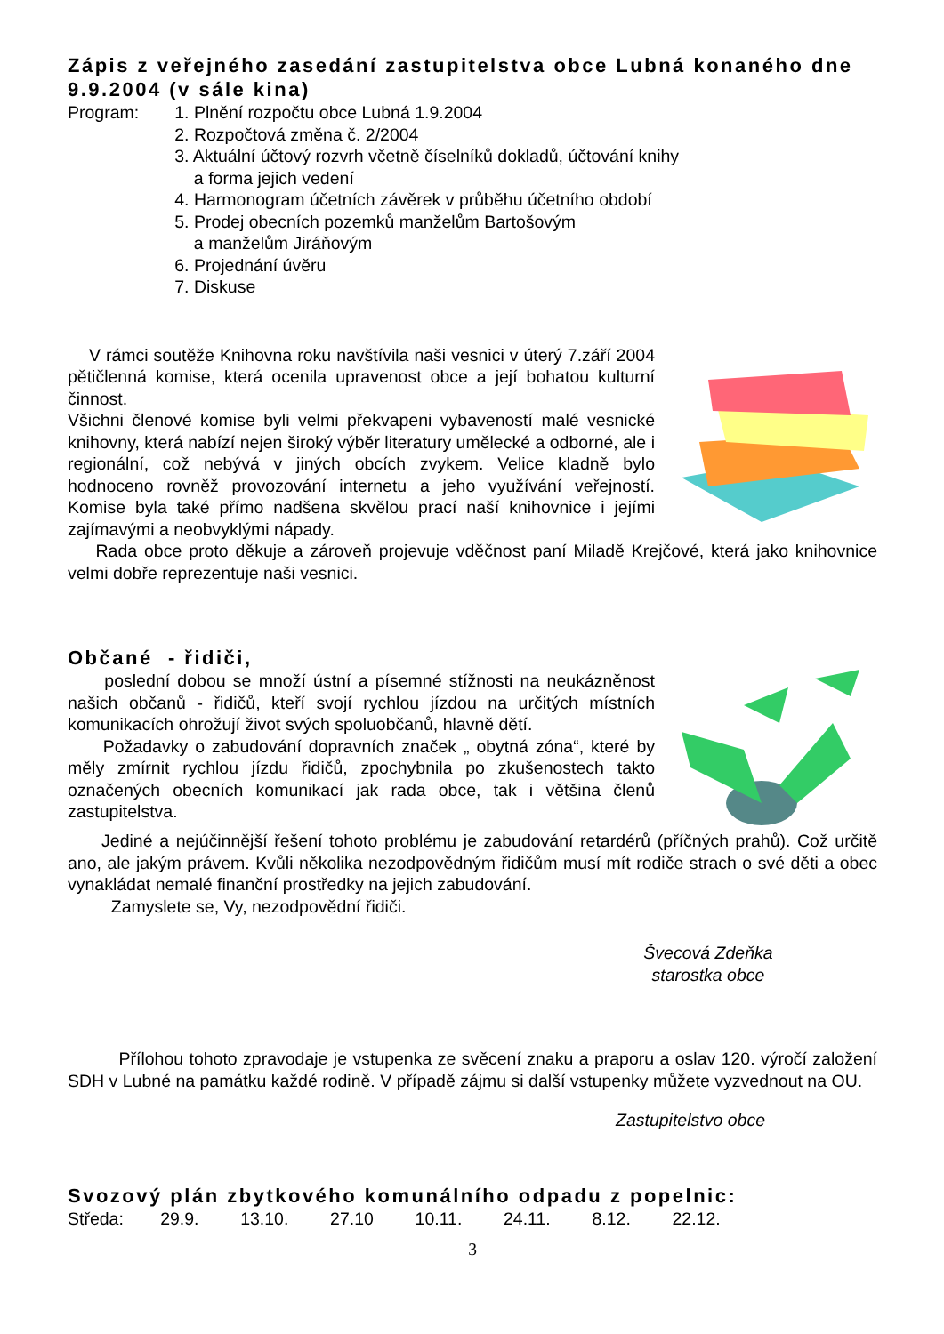Zápis z veřejného zasedání zastupitelstva obce Lubná konaného dne 9.9.2004 (v sále kina)
Program: 1. Plnění rozpočtu obce Lubná 1.9.2004
2. Rozpočtová změna č. 2/2004
3. Aktuální účtový rozvrh včetně číselníků dokladů, účtování knihy
a forma jejich vedení
4. Harmonogram účetních závěrek v průběhu účetního období
5. Prodej obecních pozemků manželům Bartošovým
a manželům Jiráňovým
6. Projednání úvěru
7. Diskuse
V rámci soutěže Knihovna roku navštívila naši vesnici v úterý 7.září 2004 pětičlenná komise, která ocenila upravenost obce a její bohatou kulturní činnost.
Všichni členové komise byli velmi překvapeni vybaveností malé vesnické knihovny, která nabízí nejen široký výběr literatury umělecké a odborné, ale i regionální, což nebývá v jiných obcích zvykem. Velice kladně bylo hodnoceno rovněž provozování internetu a jeho využívání veřejností. Komise byla také přímo nadšena skvělou prací naší knihovnice i jejími zajímavými a neobvyklými nápady.
Rada obce proto děkuje a zároveň projevuje vděčnost paní Miladě Krejčové, která jako knihovnice velmi dobře reprezentuje naši vesnici.
Občané - řidiči,
poslední dobou se množí ústní a písemné stížnosti na neukázněnost našich občanů - řidičů, kteří svojí rychlou jízdou na určitých místních komunikacích ohrožují život svých spoluobčanů, hlavně dětí.
Požadavky o zabudování dopravních značek „ obytná zóna“, které by měly zmírnit rychlou jízdu řidičů, zpochybnila po zkušenostech takto označených obecních komunikací jak rada obce, tak i většina členů zastupitelstva.
Jediné a nejúčinnější řešení tohoto problému je zabudování retardérů (příčných prahů). Což určitě ano, ale jakým právem. Kvůli několika nezodpovědným řidičům musí mít rodiče strach o své děti a obec vynakládat nemalé finanční prostředky na jejich zabudování.
Zamyslete se, Vy, nezodpovědní řidiči.
Švecová Zdeňka
starostka obce
Přílohou tohoto zpravodaje je vstupenka ze svěcení znaku a praporu a oslav 120. výročí založení SDH v Lubné na památku každé rodině. V případě zájmu si další vstupenky můžete vyzvednout na OU.
Zastupitelstvo obce
Svozový plán zbytkového komunálního odpadu z popelnic:
| Středa: | 29.9. | 13.10. | 27.10 | 10.11. | 24.11. | 8.12. | 22.12. |
3